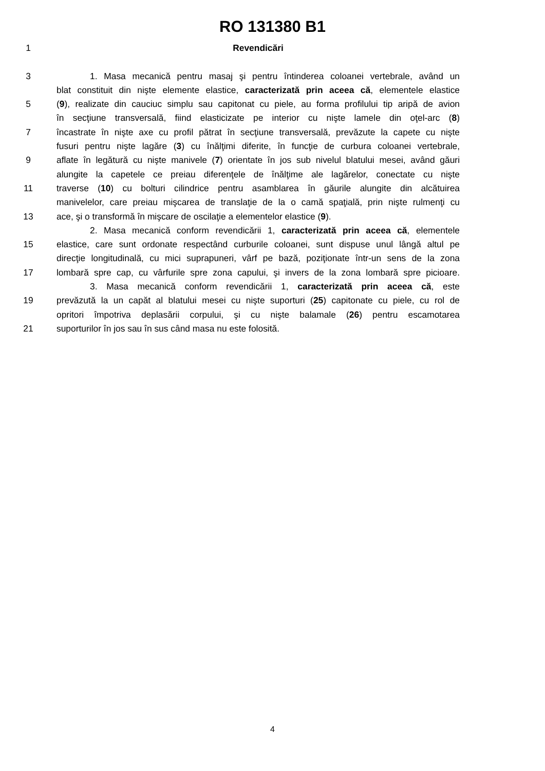RO 131380 B1
1 Revendicări
3 1. Masa mecanică pentru masaj şi pentru întinderea coloanei vertebrale, având un
blat constituit din nişte elemente elastice, caracterizată prin aceea că, elementele elastice
5 (9), realizate din cauciuc simplu sau capitonat cu piele, au forma profilului tip aripă de avion
în secţiune transversală, fiind elasticizate pe interior cu nişte lamele din oţel-arc (8)
7 încastrate în nişte axe cu profil pătrat în secţiune transversală, prevăzute la capete cu nişte
fusuri pentru nişte lagăre (3) cu înălţimi diferite, în funcţie de curbura coloanei vertebrale,
9 aflate în legătură cu nişte manivele (7) orientate în jos sub nivelul blatului mesei, având găuri
alungite la capetele ce preiau diferenţele de înălţime ale lagărelor, conectate cu nişte
11 traverse (10) cu bolturi cilindrice pentru asamblarea în găurile alungite din alcătuirea
manivelelor, care preiau mişcarea de translaţie de la o camă spaţială, prin nişte rulmenţi cu
13 ace, şi o transformă în mişcare de oscilaţie a elementelor elastice (9).
2. Masa mecanică conform revendicării 1, caracterizată prin aceea că, elementele
15 elastice, care sunt ordonate respectând curburile coloanei, sunt dispuse unul lângă altul pe
direcţie longitudinală, cu mici suprapuneri, vârf pe bază, poziţionate într-un sens de la zona
17 lombară spre cap, cu vârfurile spre zona capului, şi invers de la zona lombară spre picioare.
3. Masa mecanică conform revendicării 1, caracterizată prin aceea că, este
19 prevăzută la un capăt al blatului mesei cu nişte suporturi (25) capitonate cu piele, cu rol de
opritori împotriva deplasării corpului, şi cu nişte balamale (26) pentru escamotarea
21 suporturilor în jos sau în sus când masa nu este folosită.
4